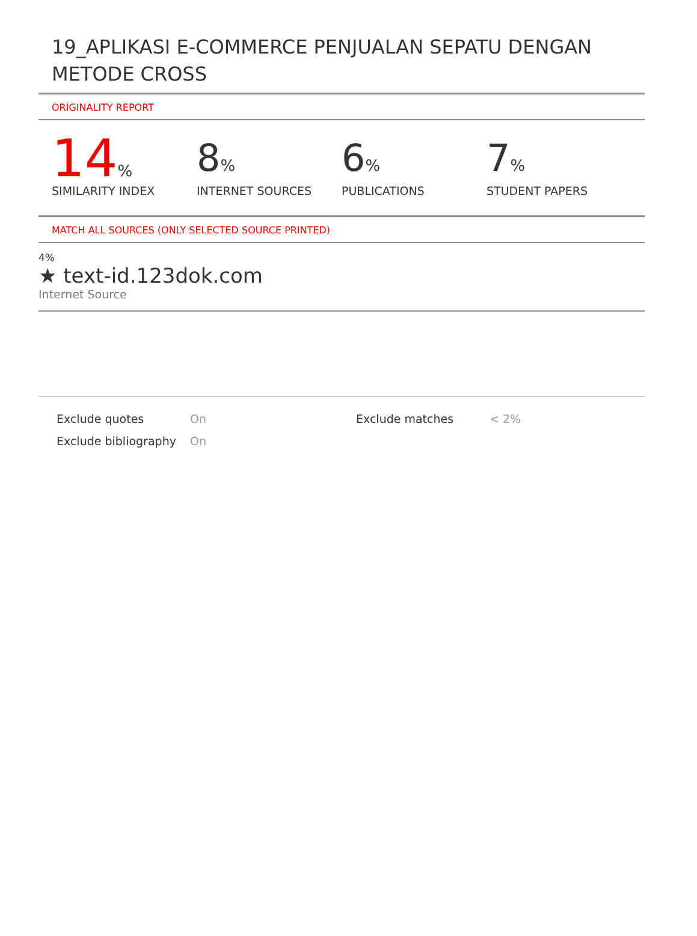19_APLIKASI E-COMMERCE PENJUALAN SEPATU DENGAN METODE CROSS
ORIGINALITY REPORT
14%
SIMILARITY INDEX
8%
INTERNET SOURCES
6%
PUBLICATIONS
7%
STUDENT PAPERS
MATCH ALL SOURCES (ONLY SELECTED SOURCE PRINTED)
4%
★ text-id.123dok.com
Internet Source
Exclude quotes
Exclude bibliography
On
On
Exclude matches < 2%